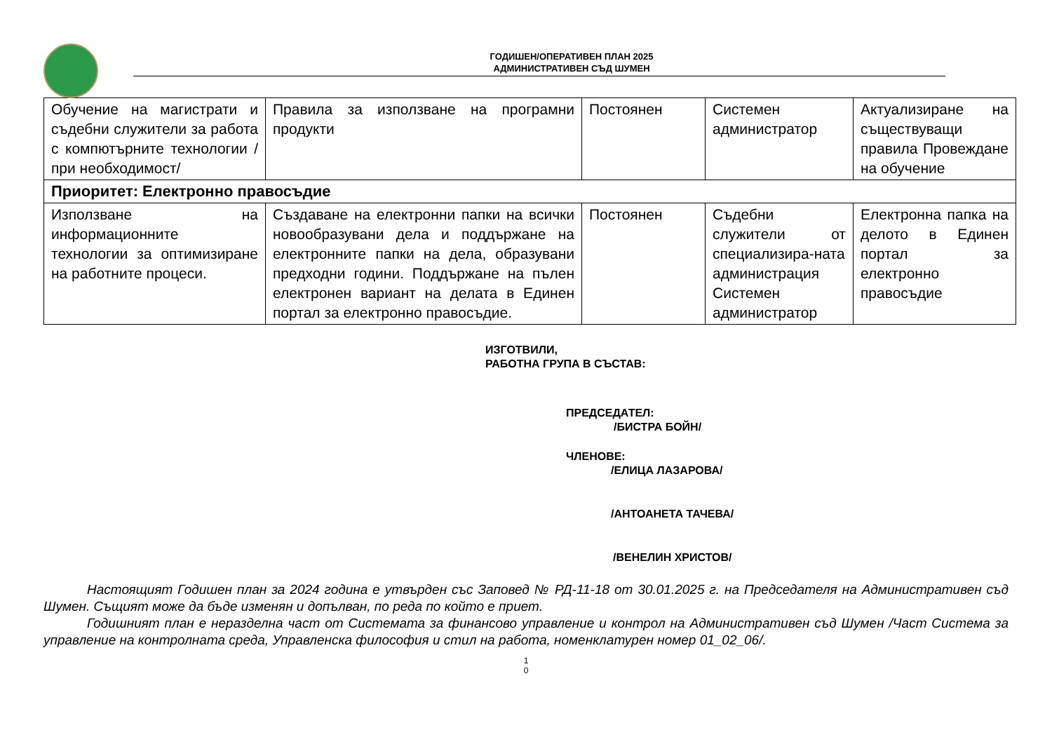ГОДИШЕН/ОПЕРАТИВЕН ПЛАН 2025
АДМИНИСТРАТИВЕН СЪД ШУМЕН
| Обучение на магистрати и съдебни служители за работа с компютърните технологии /при необходимост/ | Правила за използване на програмни продукти | Постоянен | Системен администратор | Актуализиране на съществуващи правила Провеждане на обучение |
| Приоритет: Електронно правосъдие | | | | |
| Използване на информационните технологии за оптимизиране на работните процеси. | Създаване на електронни папки на всички новообразувани дела и поддържане на електронните папки на дела, образувани предходни години. Поддържане на пълен електронен вариант на делата в Единен портал за електронно правосъдие. | Постоянен | Съдебни служители от специализира-ната администрация Системен администратор | Електронна папка на делото в Единен портал за електронно правосъдие |
ИЗГОТВИЛИ,
РАБОТНА ГРУПА В СЪСТАВ:
ПРЕДСЕДАТЕЛ:
/БИСТРА БОЙН/
ЧЛЕНОВЕ:
/ЕЛИЦА ЛАЗАРОВА/
/АНТОАНЕТА ТАЧЕВА/
/ВЕНЕЛИН ХРИСТОВ/
Настоящият Годишен план за 2024 година е утвърден със Заповед № РД-11-18 от 30.01.2025 г. на Председателя на Административен съд Шумен. Същият може да бъде изменян и допълван, по реда по който е приет.
Годишният план е неразделна част от Системата за финансово управление и контрол на Административен съд Шумен /Част Система за управление на контролната среда, Управленска философия и стил на работа, номенклатурен номер 01_02_06/.
1
0